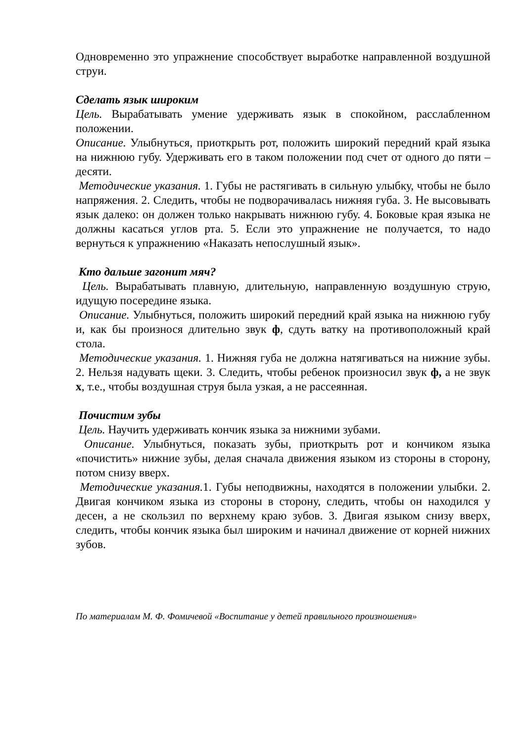Одновременно это упражнение способствует выработке направленной воздушной струи.
Сделать язык широким
Цель. Вырабатывать умение удерживать язык в спокойном, расслабленном положении.
Описание. Улыбнуться, приоткрыть рот, положить широкий передний край языка на нижнюю губу. Удерживать его в таком положении под счет от одного до пяти – десяти.
Методические указания. 1. Губы не растягивать в сильную улыбку, чтобы не было напряжения. 2. Следить, чтобы не подворачивалась нижняя губа. 3. Не высовывать язык далеко: он должен только накрывать нижнюю губу. 4. Боковые края языка не должны касаться углов рта. 5. Если это упражнение не получается, то надо вернуться к упражнению «Наказать непослушный язык».
Кто дальше загонит мяч?
Цель. Вырабатывать плавную, длительную, направленную воздушную струю, идущую посередине языка.
Описание. Улыбнуться, положить широкий передний край языка на нижнюю губу и, как бы произнося длительно звук ф, сдуть ватку на противоположный край стола.
Методические указания. 1. Нижняя губа не должна натягиваться на нижние зубы. 2. Нельзя надувать щеки. 3. Следить, чтобы ребенок произносил звук ф, а не звук х, т.е., чтобы воздушная струя была узкая, а не рассеянная.
Почистим зубы
Цель. Научить удерживать кончик языка за нижними зубами.
Описание. Улыбнуться, показать зубы, приоткрыть рот и кончиком языка «почистить» нижние зубы, делая сначала движения языком из стороны в сторону, потом снизу вверх.
Методические указания. 1. Губы неподвижны, находятся в положении улыбки. 2. Двигая кончиком языка из стороны в сторону, следить, чтобы он находился у десен, а не скользил по верхнему краю зубов. 3. Двигая языком снизу вверх, следить, чтобы кончик языка был широким и начинал движение от корней нижних зубов.
По материалам М. Ф. Фомичевой «Воспитание у детей правильного произношения»